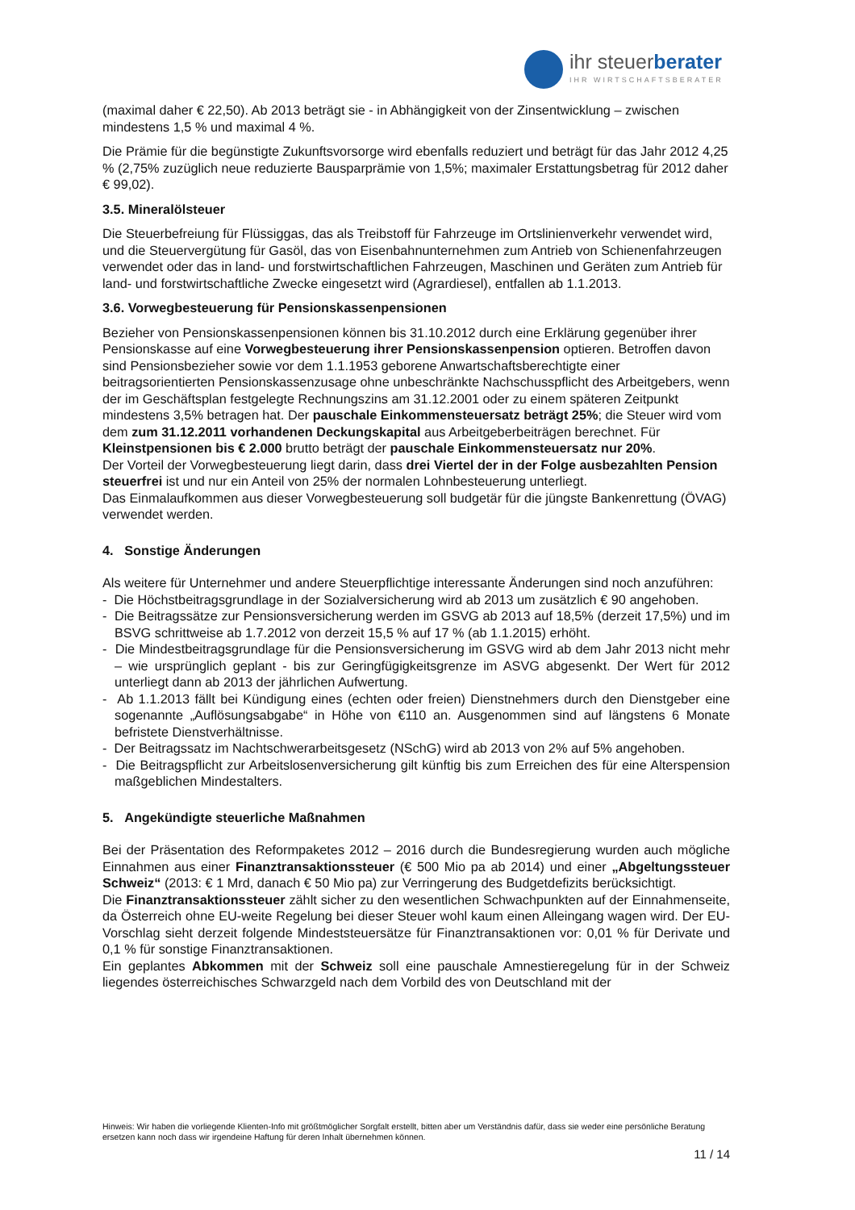ihr steuerberater
IHR WIRTSCHAFTSBERATER
(maximal daher € 22,50). Ab 2013 beträgt sie - in Abhängigkeit von der Zinsentwicklung – zwischen mindestens 1,5 % und maximal 4 %.
Die Prämie für die begünstigte Zukunftsvorsorge wird ebenfalls reduziert und beträgt für das Jahr 2012 4,25 % (2,75% zuzüglich neue reduzierte Bausparprämie von 1,5%; maximaler Erstattungsbetrag für 2012 daher € 99,02).
3.5. Mineralölsteuer
Die Steuerbefreiung für Flüssiggas, das als Treibstoff für Fahrzeuge im Ortslinienverkehr verwendet wird, und die Steuervergütung für Gasöl, das von Eisenbahnunternehmen zum Antrieb von Schienenfahrzeugen verwendet oder das in land- und forstwirtschaftlichen Fahrzeugen, Maschinen und Geräten zum Antrieb für land- und forstwirtschaftliche Zwecke eingesetzt wird (Agrardiesel), entfallen ab 1.1.2013.
3.6. Vorwegbesteuerung für Pensionskassenpensionen
Bezieher von Pensionskassenpensionen können bis 31.10.2012 durch eine Erklärung gegenüber ihrer Pensionskasse auf eine Vorwegbesteuerung ihrer Pensionskassenpension optieren. Betroffen davon sind Pensionsbezieher sowie vor dem 1.1.1953 geborene Anwartschaftsberechtigte einer beitragsorientierten Pensionskassenzusage ohne unbeschränkte Nachschusspflicht des Arbeitgebers, wenn der im Geschäftsplan festgelegte Rechnungszins am 31.12.2001 oder zu einem späteren Zeitpunkt mindestens 3,5% betragen hat. Der pauschale Einkommensteuersatz beträgt 25%; die Steuer wird vom dem zum 31.12.2011 vorhandenen Deckungskapital aus Arbeitgeberbeiträgen berechnet. Für Kleinstpensionen bis € 2.000 brutto beträgt der pauschale Einkommensteuersatz nur 20%.
Der Vorteil der Vorwegbesteuerung liegt darin, dass drei Viertel der in der Folge ausbezahlten Pension steuerfrei ist und nur ein Anteil von 25% der normalen Lohnbesteuerung unterliegt.
Das Einmalaufkommen aus dieser Vorwegbesteuerung soll budgetär für die jüngste Bankenrettung (ÖVAG) verwendet werden.
4. Sonstige Änderungen
Als weitere für Unternehmer und andere Steuerpflichtige interessante Änderungen sind noch anzuführen:
- Die Höchstbeitragsgrundlage in der Sozialversicherung wird ab 2013 um zusätzlich € 90 angehoben.
- Die Beitragssätze zur Pensionsversicherung werden im GSVG ab 2013 auf 18,5% (derzeit 17,5%) und im BSVG schrittweise ab 1.7.2012 von derzeit 15,5 % auf 17 % (ab 1.1.2015) erhöht.
- Die Mindestbeitragsgrundlage für die Pensionsversicherung im GSVG wird ab dem Jahr 2013 nicht mehr – wie ursprünglich geplant - bis zur Geringfügigkeitsgrenze im ASVG abgesenkt. Der Wert für 2012 unterliegt dann ab 2013 der jährlichen Aufwertung.
- Ab 1.1.2013 fällt bei Kündigung eines (echten oder freien) Dienstnehmers durch den Dienstgeber eine sogenannte „Auflösungsabgabe“ in Höhe von €110 an. Ausgenommen sind auf längstens 6 Monate befristete Dienstverhältnisse.
- Der Beitragssatz im Nachtschwerarbeitsgesetz (NSchG) wird ab 2013 von 2% auf 5% angehoben.
- Die Beitragspflicht zur Arbeitslosenversicherung gilt künftig bis zum Erreichen des für eine Alterspension maßgeblichen Mindestalters.
5. Angekündigte steuerliche Maßnahmen
Bei der Präsentation des Reformpaketes 2012 – 2016 durch die Bundesregierung wurden auch mögliche Einnahmen aus einer Finanztransaktionssteuer (€ 500 Mio pa ab 2014) und einer „Abgeltungssteuer Schweiz“ (2013: € 1 Mrd, danach € 50 Mio pa) zur Verringerung des Budgetdefizits berücksichtigt.
Die Finanztransaktionssteuer zählt sicher zu den wesentlichen Schwachpunkten auf der Einnahmenseite, da Österreich ohne EU-weite Regelung bei dieser Steuer wohl kaum einen Alleingang wagen wird. Der EU-Vorschlag sieht derzeit folgende Mindeststeuersätze für Finanztransaktionen vor: 0,01 % für Derivate und 0,1 % für sonstige Finanztransaktionen.
Ein geplantes Abkommen mit der Schweiz soll eine pauschale Amnestieregelung für in der Schweiz liegendes österreichisches Schwarzgeld nach dem Vorbild des von Deutschland mit der
Hinweis: Wir haben die vorliegende Klienten-Info mit größtmöglicher Sorgfalt erstellt, bitten aber um Verständnis dafür, dass sie weder eine persönliche Beratung ersetzen kann noch dass wir irgendeine Haftung für deren Inhalt übernehmen können.
11 / 14